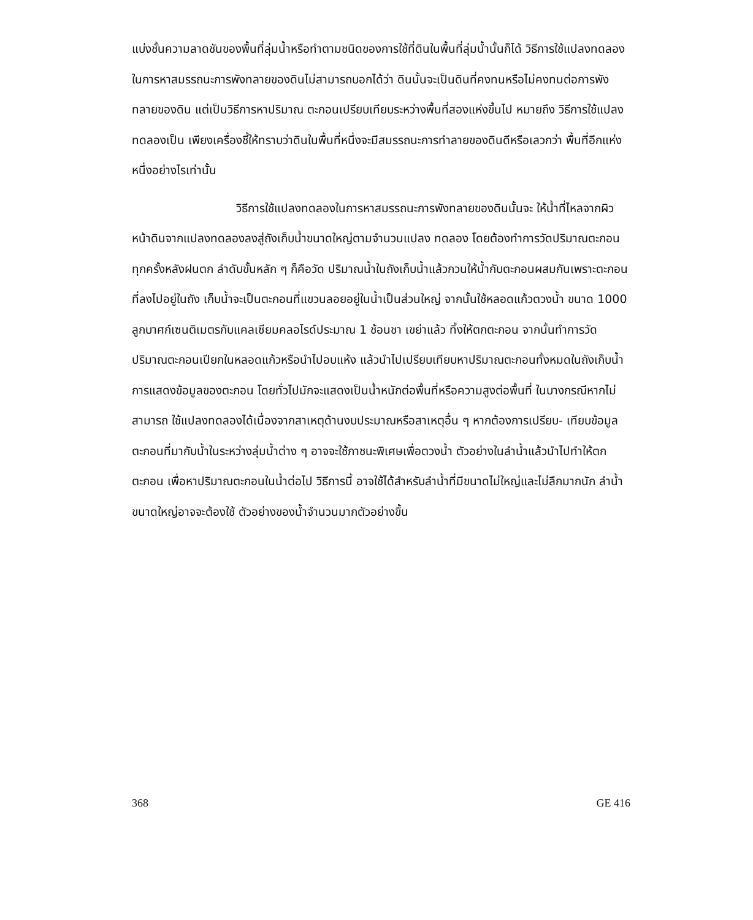แบ่งชั้นความลาดชันของพื้นที่ลุ่มน้ำหรือทำตามชนิดของการใช้ที่ดินในพื้นที่ลุ่มน้ำนั้นก็ได้ วิธีการใช้แปลงทดลองในการหาสมรรถนะการพังทลายของดินไม่สามารถบอกได้ว่า ดินนั้นจะเป็นดินที่คงทนหรือไม่คงทนต่อการพังทลายของดิน แต่เป็นวิธีการหาปริมาณ ตะกอนเปรียบเทียบระหว่างพื้นที่สองแห่งขึ้นไป หมายถึง วิธีการใช้แปลงทดลองเป็น เพียงเครื่องชี้ให้ทราบว่าดินในพื้นที่หนึ่งจะมีสมรรถนะการทำลายของดินดีหรือเลวกว่า พื้นที่อีกแห่งหนึ่งอย่างไรเท่านั้น
วิธีการใช้แปลงทดลองในการหาสมรรถนะการพังทลายของดินนั้นจะ ให้น้ำที่ไหลจากผิวหน้าดินจากแปลงทดลองลงสู่ถังเก็บน้ำขนาดใหญ่ตามจำนวนแปลง ทดลอง โดยต้องทำการวัดปริมาณตะกอนทุกครั้งหลังฝนตก ลำดับขั้นหลัก ๆ ก็คือวัด ปริมาณน้ำในถังเก็บน้ำแล้วกวนให้น้ำกับตะกอนผสมกันเพราะตะกอนที่ลงไปอยู่ในถัง เก็บน้ำจะเป็นตะกอนที่แขวนลอยอยู่ในน้ำเป็นส่วนใหญ่ จากนั้นใช้หลอดแก้วตวงน้ำ ขนาด 1000 ลูกบาศก์เซนติเมตรกับแคลเซียมคลอไรด์ประมาณ 1 ช้อนชา เขย่าแล้ว ทิ้งให้ตกตะกอน จากนั้นทำการวัดปริมาณตะกอนเปียกในหลอดแก้วหรือนำไปอบแห้ง แล้วนำไปเปรียบเทียบหาปริมาณตะกอนทั้งหมดในถังเก็บน้ำ การแสดงข้อมูลของตะกอน โดยทั่วไปมักจะแสดงเป็นน้ำหนักต่อพื้นที่หรือความสูงต่อพื้นที่ ในบางกรณีหากไม่สามารถ ใช้แปลงทดลองได้เนื่องจากสาเหตุด้านงบประมาณหรือสาเหตุอื่น ๆ หากต้องการเปรียบ- เทียบข้อมูลตะกอนที่มากับน้ำในระหว่างลุ่มน้ำต่าง ๆ อาจจะใช้ภาชนะพิเศษเพื่อตวงน้ำ ตัวอย่างในลำน้ำแล้วนำไปทำให้ตกตะกอน เพื่อหาปริมาณตะกอนในน้ำต่อไป วิธีการนี้ อาจใช้ได้สำหรับลำน้ำที่มีขนาดไม่ใหญ่และไม่ลึกมากนัก ลำน้ำขนาดใหญ่อาจจะต้องใช้ ตัวอย่างของน้ำจำนวนมากตัวอย่างขึ้น
368 GE 416